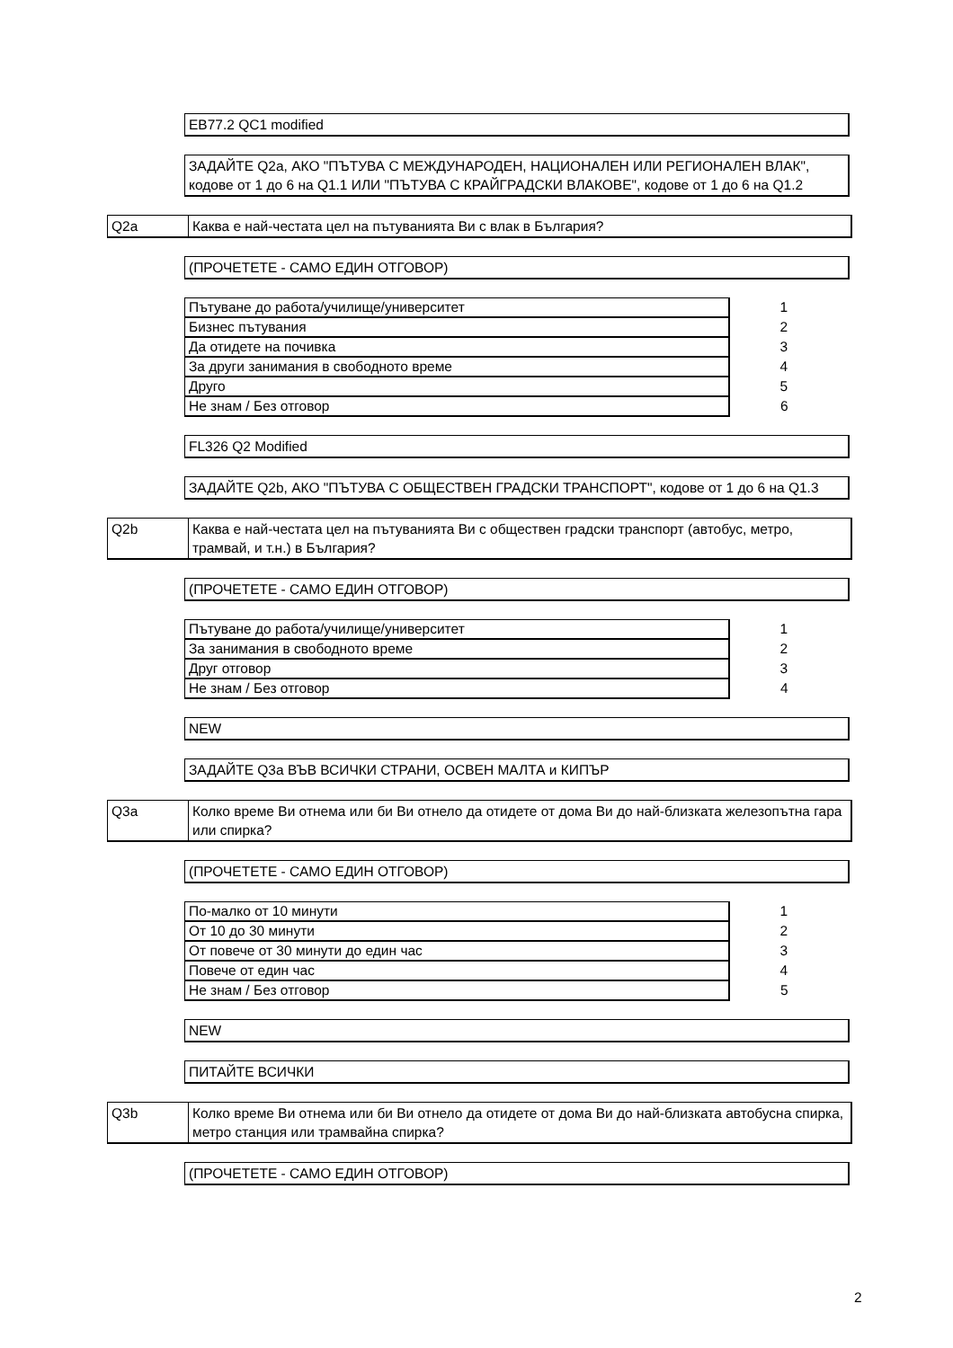EB77.2 QC1 modified
ЗАДАЙТЕ Q2a, АКО "ПЪТУВА С МЕЖДУНАРОДЕН, НАЦИОНАЛЕН ИЛИ РЕГИОНАЛЕН ВЛАК", кодове от 1 до 6 на Q1.1 ИЛИ "ПЪТУВА С КРАЙГРАДСКИ ВЛАКОВЕ", кодове от 1 до 6 на Q1.2
Q2a Каква е най-честата цел на пътуванията Ви с влак в България?
(ПРОЧЕТЕТЕ - САМО ЕДИН ОТГОВОР)
| Пътуване до работа/училище/университет | 1 |
| Бизнес пътувания | 2 |
| Да отидете на почивка | 3 |
| За други занимания в свободното време | 4 |
| Друго | 5 |
| Не знам / Без отговор | 6 |
FL326 Q2 Modified
ЗАДАЙТЕ Q2b, АКО "ПЪТУВА С ОБЩЕСТВЕН ГРАДСКИ ТРАНСПОРТ", кодове от 1 до 6 на Q1.3
Q2b Каква е най-честата цел на пътуванията Ви с обществен градски транспорт (автобус, метро, трамвай, и т.н.) в България?
(ПРОЧЕТЕТЕ - САМО ЕДИН ОТГОВОР)
| Пътуване до работа/училище/университет | 1 |
| За занимания в свободното време | 2 |
| Друг отговор | 3 |
| Не знам / Без отговор | 4 |
NEW
ЗАДАЙТЕ Q3a ВЪВ ВСИЧКИ СТРАНИ, ОСВЕН МАЛТА и КИПЪР
Q3a Колко време Ви отнема или би Ви отнело да отидете от дома Ви до най-близката железопътна гара или спирка?
(ПРОЧЕТЕТЕ - САМО ЕДИН ОТГОВОР)
| По-малко от 10 минути | 1 |
| От 10 до 30 минути | 2 |
| От повече от 30 минути до един час | 3 |
| Повече от един час | 4 |
| Не знам / Без отговор | 5 |
NEW
ПИТАЙТЕ ВСИЧКИ
Q3b Колко време Ви отнема или би Ви отнело да отидете от дома Ви до най-близката автобусна спирка, метро станция или трамвайна спирка?
(ПРОЧЕТЕТЕ - САМО ЕДИН ОТГОВОР)
2